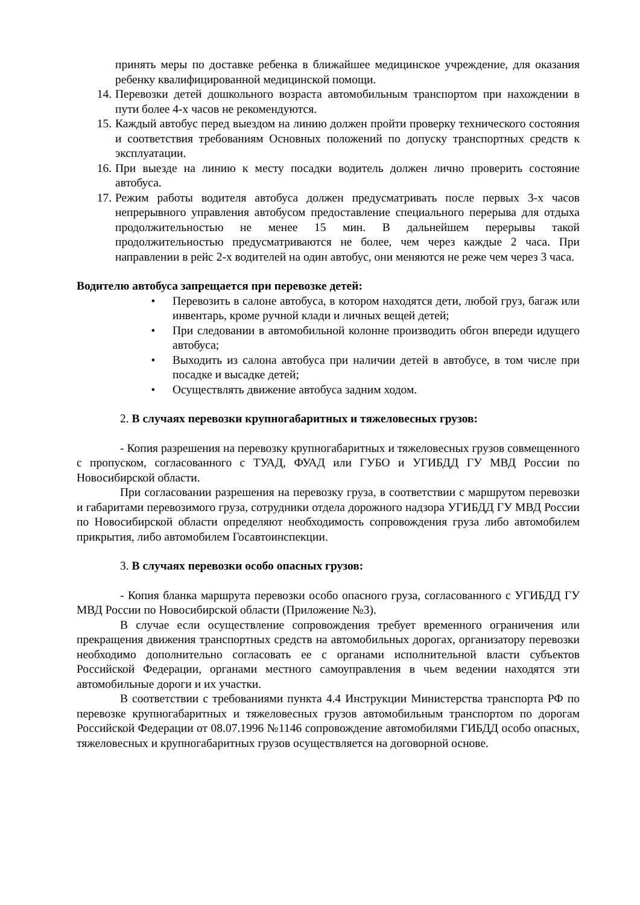принять меры по доставке ребенка в ближайшее медицинское учреждение, для оказания ребенку квалифицированной медицинской помощи.
14. Перевозки детей дошкольного возраста автомобильным транспортом при нахождении в пути более 4-х часов не рекомендуются.
15. Каждый автобус перед выездом на линию должен пройти проверку технического состояния и соответствия требованиям Основных положений по допуску транспортных средств к эксплуатации.
16. При выезде на линию к месту посадки водитель должен лично проверить состояние автобуса.
17. Режим работы водителя автобуса должен предусматривать после первых 3-х часов непрерывного управления автобусом предоставление специального перерыва для отдыха продолжительностью не менее 15 мин. В дальнейшем перерывы такой продолжительностью предусматриваются не более, чем через каждые 2 часа. При направлении в рейс 2-х водителей на один автобус, они меняются не реже чем через 3 часа.
Водителю автобуса запрещается при перевозке детей:
• Перевозить в салоне автобуса, в котором находятся дети, любой груз, багаж или инвентарь, кроме ручной клади и личных вещей детей;
• При следовании в автомобильной колонне производить обгон впереди идущего автобуса;
• Выходить из салона автобуса при наличии детей в автобусе, в том числе при посадке и высадке детей;
• Осуществлять движение автобуса задним ходом.
2. В случаях перевозки крупногабаритных и тяжеловесных грузов:
- Копия разрешения на перевозку крупногабаритных и тяжеловесных грузов совмещенного с пропуском, согласованного с ТУАД, ФУАД или ГУБО и УГИБДД ГУ МВД России по Новосибирской области.
При согласовании разрешения на перевозку груза, в соответствии с маршрутом перевозки и габаритами перевозимого груза, сотрудники отдела дорожного надзора УГИБДД ГУ МВД России по Новосибирской области определяют необходимость сопровождения груза либо автомобилем прикрытия, либо автомобилем Госавтоинспекции.
3. В случаях перевозки особо опасных грузов:
- Копия бланка маршрута перевозки особо опасного груза, согласованного с УГИБДД ГУ МВД России по Новосибирской области (Приложение №3).
В случае если осуществление сопровождения требует временного ограничения или прекращения движения транспортных средств на автомобильных дорогах, организатору перевозки необходимо дополнительно согласовать ее с органами исполнительной власти субъектов Российской Федерации, органами местного самоуправления в чьем ведении находятся эти автомобильные дороги и их участки.
В соответствии с требованиями пункта 4.4 Инструкции Министерства транспорта РФ по перевозке крупногабаритных и тяжеловесных грузов автомобильным транспортом по дорогам Российской Федерации от 08.07.1996 №1146 сопровождение автомобилями ГИБДД особо опасных, тяжеловесных и крупногабаритных грузов осуществляется на договорной основе.